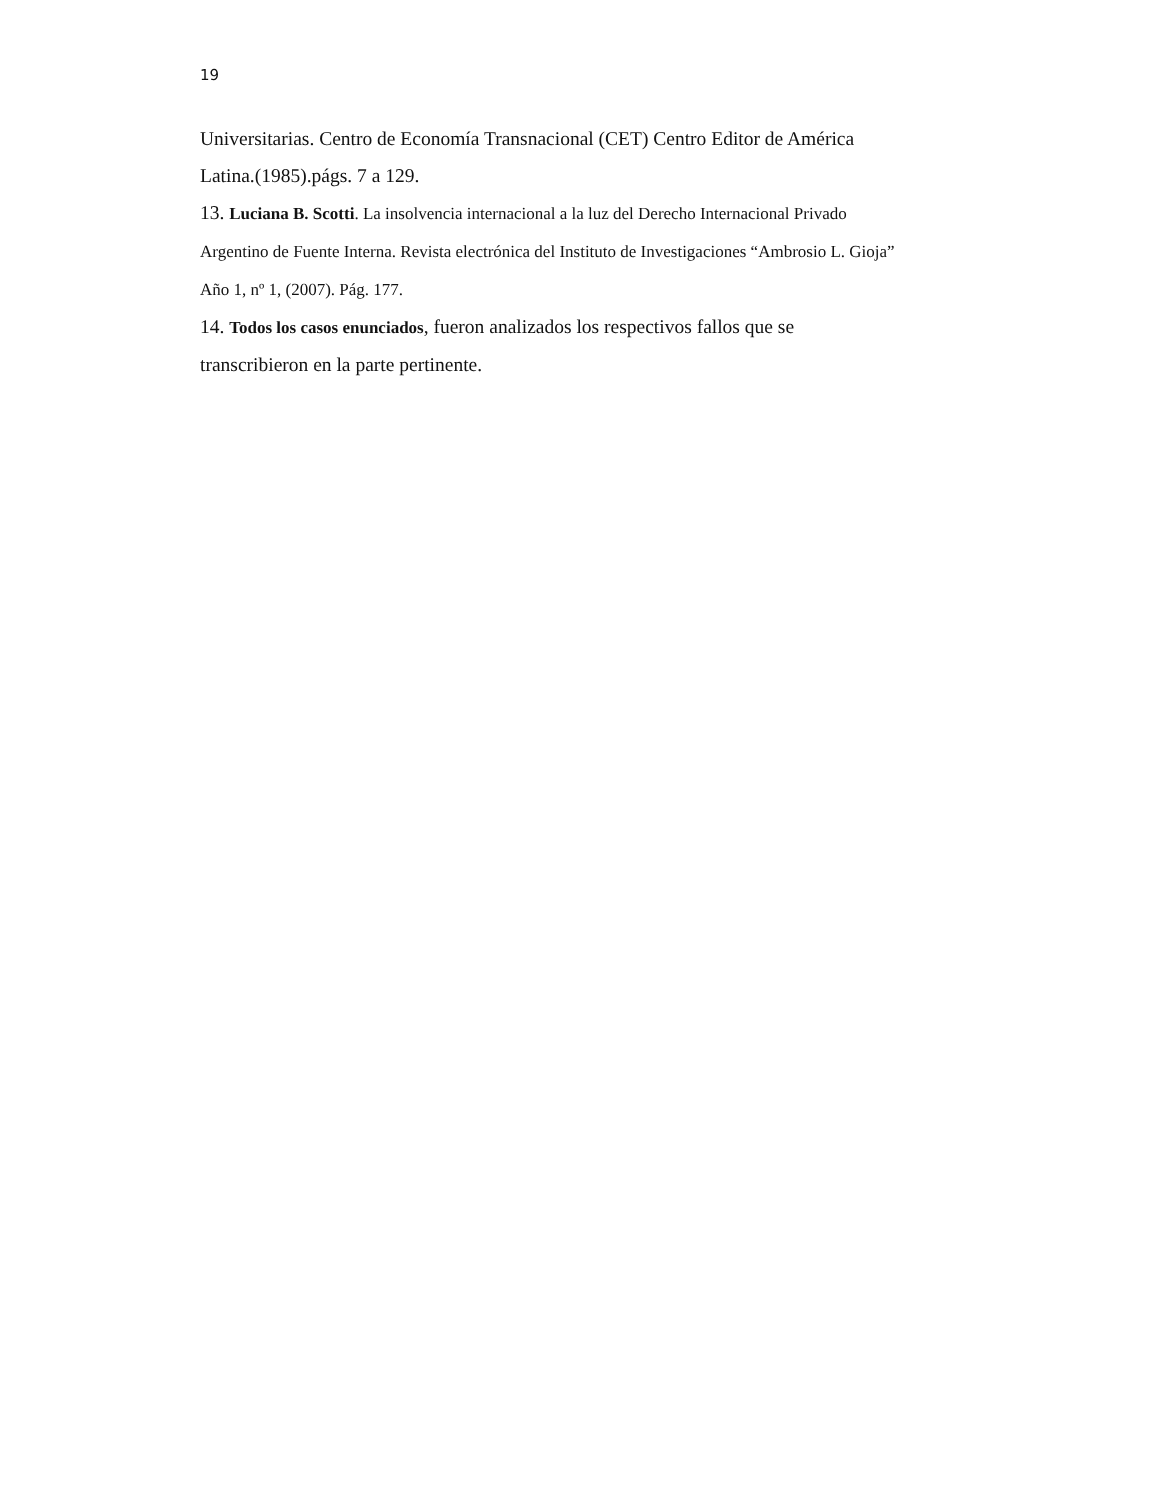19
Universitarias. Centro de Economía Transnacional (CET) Centro Editor de América Latina.(1985).págs. 7 a 129.
13. Luciana B. Scotti. La insolvencia internacional a la luz del Derecho Internacional Privado Argentino de Fuente Interna. Revista electrónica del Instituto de Investigaciones “Ambrosio L. Gioja” Año 1, nº 1, (2007). Pág. 177.
14. Todos los casos enunciados, fueron analizados los respectivos fallos que se transcribieron en la parte pertinente.